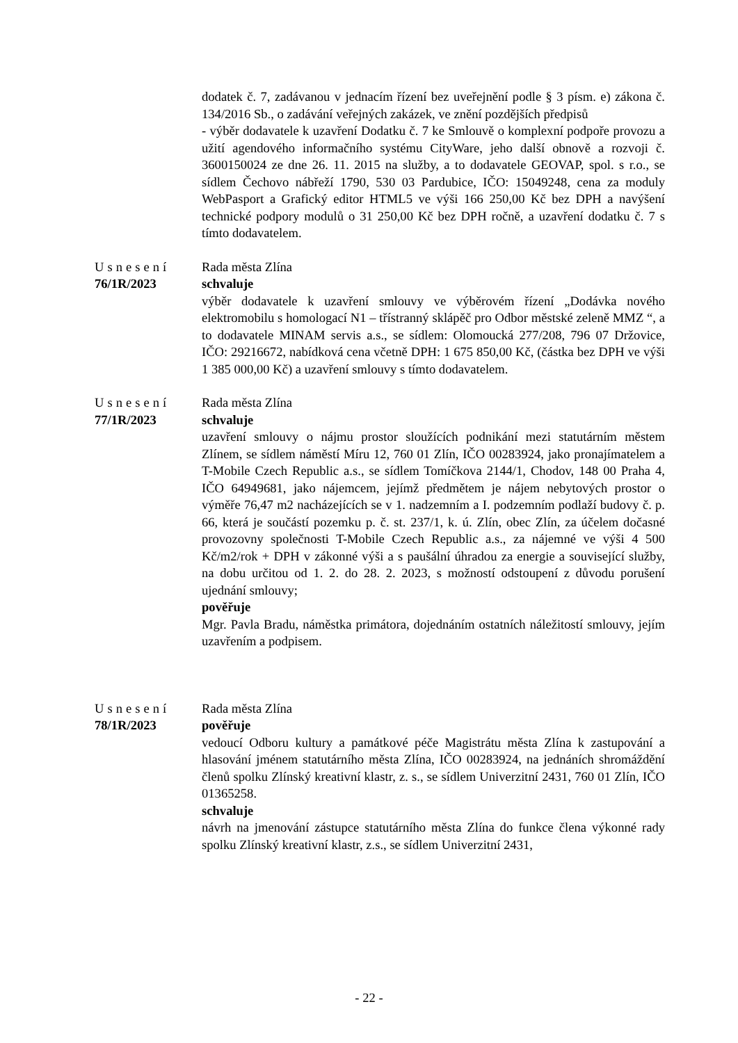dodatek č. 7, zadávanou v jednacím řízení bez uveřejnění podle § 3 písm. e) zákona č. 134/2016 Sb., o zadávání veřejných zakázek, ve znění pozdějších předpisů
- výběr dodavatele k uzavření Dodatku č. 7 ke Smlouvě o komplexní podpoře provozu a užití agendového informačního systému CityWare, jeho další obnově a rozvoji č. 3600150024 ze dne 26. 11. 2015 na služby, a to dodavatele GEOVAP, spol. s r.o., se sídlem Čechovo nábřeží 1790, 530 03 Pardubice, IČO: 15049248, cena za moduly WebPasport a Grafický editor HTML5 ve výši 166 250,00 Kč bez DPH a navýšení technické podpory modulů o 31 250,00 Kč bez DPH ročně, a uzavření dodatku č. 7 s tímto dodavatelem.
Usnesení
76/1R/2023
Rada města Zlína
schvaluje
výběr dodavatele k uzavření smlouvy ve výběrovém řízení „Dodávka nového elektromobilu s homologací N1 – třístranný sklápěč pro Odbor městské zeleně MMZ “, a to dodavatele MINAM servis a.s., se sídlem: Olomoucká 277/208, 796 07 Držovice, IČO: 29216672, nabídková cena včetně DPH: 1 675 850,00 Kč, (částka bez DPH ve výši 1 385 000,00 Kč) a uzavření smlouvy s tímto dodavatelem.
Usnesení
77/1R/2023
Rada města Zlína
schvaluje
uzavření smlouvy o nájmu prostor sloužících podnikání mezi statutárním městem Zlínem, se sídlem náměstí Míru 12, 760 01 Zlín, IČO 00283924, jako pronajímatelem a T-Mobile Czech Republic a.s., se sídlem Tomíčkova 2144/1, Chodov, 148 00 Praha 4, IČO 64949681, jako nájemcem, jejímž předmětem je nájem nebytových prostor o výměře 76,47 m2 nacházejících se v 1. nadzemním a I. podzemním podlaží budovy č. p. 66, která je součástí pozemku p. č. st. 237/1, k. ú. Zlín, obec Zlín, za účelem dočasné provozovny společnosti T-Mobile Czech Republic a.s., za nájemné ve výši 4 500 Kč/m2/rok + DPH v zákonné výši a s paušální úhradou za energie a související služby, na dobu určitou od 1. 2. do 28. 2. 2023, s možností odstoupení z důvodu porušení ujednání smlouvy;
pověřuje
Mgr. Pavla Bradu, náměstka primátora, dojednáním ostatních náležitostí smlouvy, jejím uzavřením a podpisem.
Usnesení
78/1R/2023
Rada města Zlína
pověřuje
vedoucí Odboru kultury a památkové péče Magistrátu města Zlína k zastupování a hlasování jménem statutárního města Zlína, IČO 00283924, na jednáních shromáždění členů spolku Zlínský kreativní klastr, z. s., se sídlem Univerzitní 2431, 760 01 Zlín, IČO 01365258.
schvaluje
návrh na jmenování zástupce statutárního města Zlína do funkce člena výkonné rady spolku Zlínský kreativní klastr, z.s., se sídlem Univerzitní 2431,
- 22 -